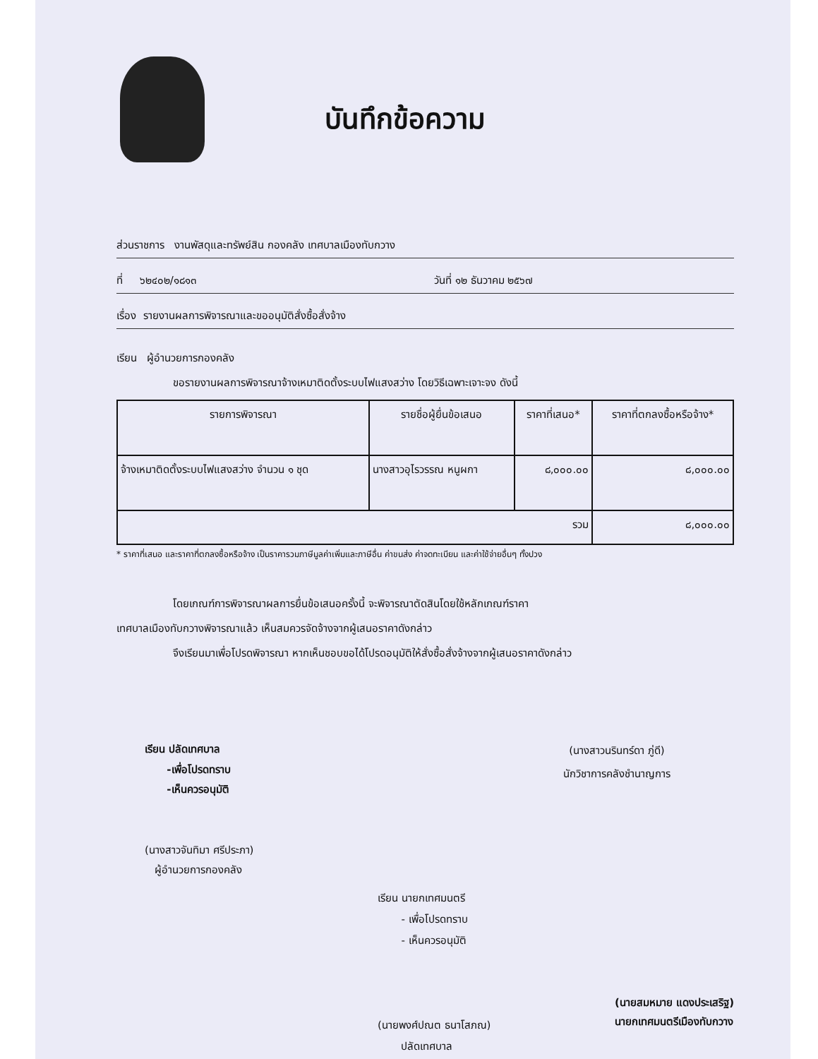บันทึกข้อความ
ส่วนราชการ งานพัสดุและทรัพย์สิน กองคลัง เทศบาลเมืองทับกวาง
ที่ ๖๒๔๐๒/๑๘๑๓ วันที่ ๑๒ ธันวาคม ๒๕๖๗
เรื่อง รายงานผลการพิจารณาและขออนุมัติสั่งซื้อสั่งจ้าง
เรียน ผู้อำนวยการกองคลัง
ขอรายงานผลการพิจารณาจ้างเหมาติดตั้งระบบไฟแสงสว่าง โดยวิธีเฉพาะเจาะจง ดังนี้
| รายการพิจารณา | รายชื่อผู้ยื่นข้อเสนอ | ราคาที่เสนอ* | ราคาที่ตกลงซื้อหรือจ้าง* |
| --- | --- | --- | --- |
| จ้างเหมาติดตั้งระบบไฟแสงสว่าง จำนวน ๑ ชุด | นางสาวอุไรวรรณ หนูผกา | ๘,๐๐๐.๐๐ | ๘,๐๐๐.๐๐ |
| รวม | | | ๘,๐๐๐.๐๐ |
* ราคาที่เสนอ และราคาที่ตกลงซื้อหรือจ้าง เป็นราคารวมภาษีมูลค่าเพิ่มและภาษีอื่น ค่าขนส่ง ค่าจดทะเบียน และค่าใช้จ่ายอื่นๆ ทั้งปวง
โดยเกณฑ์การพิจารณาผลการยื่นข้อเสนอครั้งนี้ จะพิจารณาตัดสินโดยใช้หลักเกณฑ์ราคา
เทศบาลเมืองทับกวางพิจารณาแล้ว เห็นสมควรจัดจ้างจากผู้เสนอราคาดังกล่าว
จึงเรียนมาเพื่อโปรดพิจารณา หากเห็นชอบขอได้โปรดอนุมัติให้สั่งซื้อสั่งจ้างจากผู้เสนอราคาดังกล่าว
เรียน ปลัดเทศบาล
-เพื่อโปรดทราบ
-เห็นควรอนุมัติ
(นางสาวจันทิมา ศรีประภา)
ผู้อำนวยการกองคลัง
(นางสาวนรินทร์ดา ภู่ดี)
นักวิชาการคลังชำนาญการ
เรียน นายกเทศมนตรี
- เพื่อโปรดทราบ
- เห็นควรอนุมัติ
(นายพงศ์ปณต ธนาโสภณ)
ปลัดเทศบาล
(นายสมหมาย แดงประเสริฐ)
นายกเทศมนตรีเมืองทับกวาง